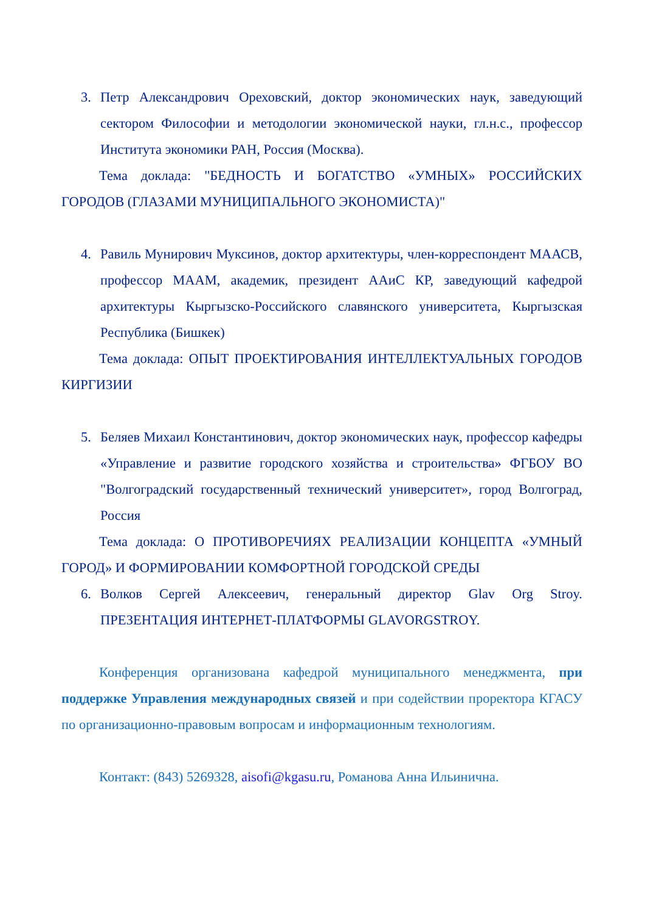3. Петр Александрович Ореховский, доктор экономических наук, заведующий сектором Философии и методологии экономической науки, гл.н.с., профессор Института экономики РАН, Россия (Москва).
Тема доклада: "БЕДНОСТЬ И БОГАТСТВО «УМНЫХ» РОССИЙСКИХ ГОРОДОВ (ГЛАЗАМИ МУНИЦИПАЛЬНОГО ЭКОНОМИСТА)"
4. Равиль Мунирович Муксинов, доктор архитектуры, член-корреспондент МААСВ, профессор МААМ, академик, президент ААиС КР, заведующий кафедрой архитектуры Кыргызско-Российского славянского университета, Кыргызская Республика (Бишкек)
Тема доклада: ОПЫТ ПРОЕКТИРОВАНИЯ ИНТЕЛЛЕКТУАЛЬНЫХ ГОРОДОВ КИРГИЗИИ
5. Беляев Михаил Константинович, доктор экономических наук, профессор кафедры «Управление и развитие городского хозяйства и строительства» ФГБОУ ВО "Волгоградский государственный технический университет», город Волгоград, Россия
Тема доклада: О ПРОТИВОРЕЧИЯХ РЕАЛИЗАЦИИ КОНЦЕПТА «УМНЫЙ ГОРОД» И ФОРМИРОВАНИИ КОМФОРТНОЙ ГОРОДСКОЙ СРЕДЫ
6. Волков Сергей Алексеевич, генеральный директор Glav Org Stroy. ПРЕЗЕНТАЦИЯ ИНТЕРНЕТ-ПЛАТФОРМЫ GLAVORGSTROY.
Конференция организована кафедрой муниципального менеджмента, при поддержке Управления международных связей и при содействии проректора КГАСУ по организационно-правовым вопросам и информационным технологиям.
Контакт: (843) 5269328, aisofi@kgasu.ru, Романова Анна Ильинична.